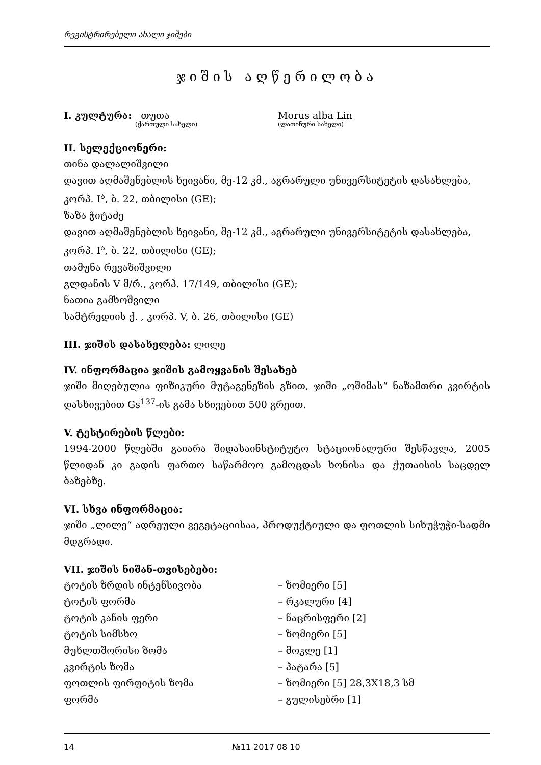რეგისტრირებული ახალი ჯიშები
ჯიშის აღწერილობა
I. კულტურა: თუთა Morus alba Lin
(ქართული სახელი) (ლათინური სახელი)
II. სელექციონერი:
თინა დალალიშვილი
დავით აღმაშენებლის ხეივანი, მე-12 კმ., აგრარული უნივერსიტეტის დასახლება,
კორპ. I<sup>ა</sup>, ბ. 22, თბილისი (GE);
ზაზა ჭიტაძე
დავით აღმაშენებლის ხეივანი, მე-12 კმ., აგრარული უნივერსიტეტის დასახლება,
კორპ. I<sup>ა</sup>, ბ. 22, თბილისი (GE);
თამუნა რევაზიშვილი
გლდანის V მ/რ., კორპ. 17/149, თბილისი (GE);
ნათია გამხოშვილი
სამტრედიის ქ. , კორპ. V, ბ. 26, თბილისი (GE)
III. ჯიშის დასახელება: ლილე
IV. ინფორმაცია ჯიშის გამოყვანის შესახებ
ჯიში მიღებულია ფიზიკური მუტაგენეზის გზით, ჯიში „ოშიმას“ ნაზამთრი კვირტის დასხივებით Gs<sup>137</sup>-ის გამა სხივებით 500 გრეით.
V. ტესტირების წლები:
1994-2000 წლებში გაიარა შიდასაინსტიტუტო სტაციონალური შესწავლა, 2005 წლიდან კი გადის ფართო საწარმოო გამოცდას ხონისა და ქუთაისის საცდელ ბაზებზე.
VI. სხვა ინფორმაცია:
ჯიში „ლილე“ ადრეული ვეგეტაციისაა, პროდუქტიული და ფოთლის სიხუჭუჭი-სადმი მდგრადი.
VII. ჯიშის ნიშან-თვისებები:
ტოტის ზრდის ინტენსივობა – ზომიერი [5]
ტოტის ფორმა – რკალური [4]
ტოტის კანის ფერი – ნაცრისფერი [2]
ტოტის სიმსხო – ზომიერი [5]
მუხლთშორისი ზომა – მოკლე [1]
კვირტის ზომა – პატარა [5]
ფოთლის ფირფიტის ზომა – ზომიერი [5] 28,3X18,3 სმ
ფორმა – გულისებრი [1]
14 №11 2017 08 10